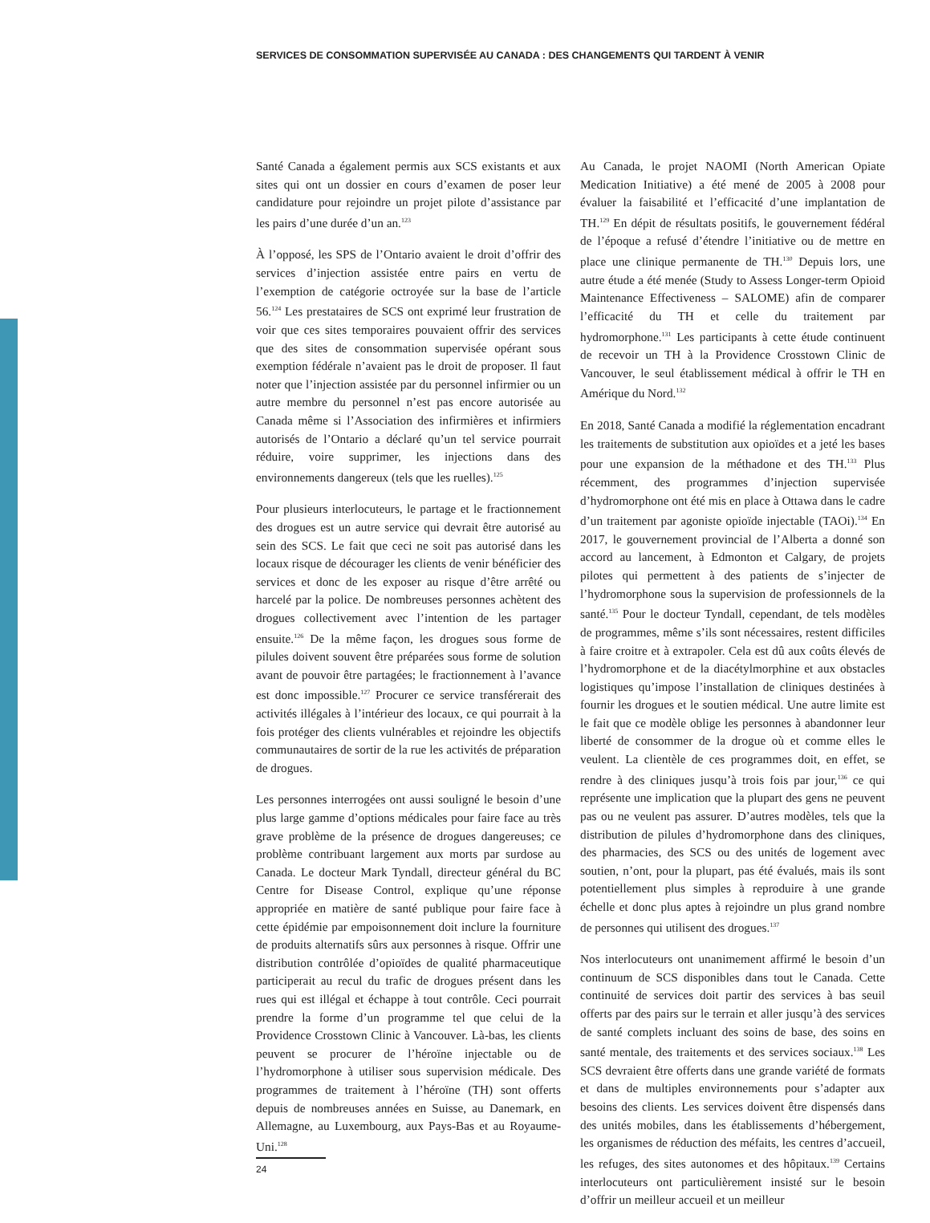SERVICES DE CONSOMMATION SUPERVISÉE AU CANADA : DES CHANGEMENTS QUI TARDENT À VENIR
Santé Canada a également permis aux SCS existants et aux sites qui ont un dossier en cours d’examen de poser leur candidature pour rejoindre un projet pilote d’assistance par les pairs d’une durée d’un an.<sup>123</sup>
À l’opposé, les SPS de l’Ontario avaient le droit d’offrir des services d’injection assistée entre pairs en vertu de l’exemption de catégorie octroyée sur la base de l’article 56.<sup>124</sup> Les prestataires de SCS ont exprimé leur frustration de voir que ces sites temporaires pouvaient offrir des services que des sites de consommation supervisée opérant sous exemption fédérale n’avaient pas le droit de proposer. Il faut noter que l’injection assistée par du personnel infirmier ou un autre membre du personnel n’est pas encore autorisée au Canada même si l’Association des infirmières et infirmiers autorisés de l’Ontario a déclaré qu’un tel service pourrait réduire, voire supprimer, les injections dans des environnements dangereux (tels que les ruelles).<sup>125</sup>
Pour plusieurs interlocuteurs, le partage et le fractionnement des drogues est un autre service qui devrait être autorisé au sein des SCS. Le fait que ceci ne soit pas autorisé dans les locaux risque de décourager les clients de venir bénéficier des services et donc de les exposer au risque d’être arrêté ou harcelé par la police. De nombreuses personnes achètent des drogues collectivement avec l’intention de les partager ensuite.<sup>126</sup> De la même façon, les drogues sous forme de pilules doivent souvent être préparées sous forme de solution avant de pouvoir être partagées; le fractionnement à l’avance est donc impossible.<sup>127</sup> Procurer ce service transférerait des activités illégales à l’intérieur des locaux, ce qui pourrait à la fois protéger des clients vulnérables et rejoindre les objectifs communautaires de sortir de la rue les activités de préparation de drogues.
Les personnes interrogées ont aussi souligné le besoin d’une plus large gamme d’options médicales pour faire face au très grave problème de la présence de drogues dangereuses; ce problème contribuant largement aux morts par surdose au Canada. Le docteur Mark Tyndall, directeur général du BC Centre for Disease Control, explique qu’une réponse appropriée en matière de santé publique pour faire face à cette épidémie par empoisonnement doit inclure la fourniture de produits alternatifs sûrs aux personnes à risque. Offrir une distribution contrôlée d’opioïdes de qualité pharmaceutique participerait au recul du trafic de drogues présent dans les rues qui est illégal et échappe à tout contrôle. Ceci pourrait prendre la forme d’un programme tel que celui de la Providence Crosstown Clinic à Vancouver. Là-bas, les clients peuvent se procurer de l’héroïne injectable ou de l’hydromorphone à utiliser sous supervision médicale. Des programmes de traitement à l’héroïne (TH) sont offerts depuis de nombreuses années en Suisse, au Danemark, en Allemagne, au Luxembourg, aux Pays-Bas et au Royaume-Uni.<sup>128</sup>
Au Canada, le projet NAOMI (North American Opiate Medication Initiative) a été mené de 2005 à 2008 pour évaluer la faisabilité et l’efficacité d’une implantation de TH.<sup>129</sup> En dépit de résultats positifs, le gouvernement fédéral de l’époque a refusé d’étendre l’initiative ou de mettre en place une clinique permanente de TH.<sup>130</sup> Depuis lors, une autre étude a été menée (Study to Assess Longer-term Opioid Maintenance Effectiveness – SALOME) afin de comparer l’efficacité du TH et celle du traitement par hydromorphone.<sup>131</sup> Les participants à cette étude continuent de recevoir un TH à la Providence Crosstown Clinic de Vancouver, le seul établissement médical à offrir le TH en Amérique du Nord.<sup>132</sup>
En 2018, Santé Canada a modifié la réglementation encadrant les traitements de substitution aux opioïdes et a jeté les bases pour une expansion de la méthadone et des TH.<sup>133</sup> Plus récemment, des programmes d’injection supervisée d’hydromorphone ont été mis en place à Ottawa dans le cadre d’un traitement par agoniste opioïde injectable (TAOi).<sup>134</sup> En 2017, le gouvernement provincial de l’Alberta a donné son accord au lancement, à Edmonton et Calgary, de projets pilotes qui permettent à des patients de s’injecter de l’hydromorphone sous la supervision de professionnels de la santé.<sup>135</sup> Pour le docteur Tyndall, cependant, de tels modèles de programmes, même s’ils sont nécessaires, restent difficiles à faire croitre et à extrapoler. Cela est dû aux coûts élevés de l’hydromorphone et de la diacétylmorphine et aux obstacles logistiques qu’impose l’installation de cliniques destinées à fournir les drogues et le soutien médical. Une autre limite est le fait que ce modèle oblige les personnes à abandonner leur liberté de consommer de la drogue où et comme elles le veulent. La clientèle de ces programmes doit, en effet, se rendre à des cliniques jusqu’à trois fois par jour,<sup>136</sup> ce qui représente une implication que la plupart des gens ne peuvent pas ou ne veulent pas assurer. D’autres modèles, tels que la distribution de pilules d’hydromorphone dans des cliniques, des pharmacies, des SCS ou des unités de logement avec soutien, n’ont, pour la plupart, pas été évalués, mais ils sont potentiellement plus simples à reproduire à une grande échelle et donc plus aptes à rejoindre un plus grand nombre de personnes qui utilisent des drogues.<sup>137</sup>
Nos interlocuteurs ont unanimement affirmé le besoin d’un continuum de SCS disponibles dans tout le Canada. Cette continuité de services doit partir des services à bas seuil offerts par des pairs sur le terrain et aller jusqu’à des services de santé complets incluant des soins de base, des soins en santé mentale, des traitements et des services sociaux.<sup>138</sup> Les SCS devraient être offerts dans une grande variété de formats et dans de multiples environnements pour s’adapter aux besoins des clients. Les services doivent être dispensés dans des unités mobiles, dans les établissements d’hébergement, les organismes de réduction des méfaits, les centres d’accueil, les refuges, des sites autonomes et des hôpitaux.<sup>139</sup> Certains interlocuteurs ont particulièrement insisté sur le besoin d’offrir un meilleur accueil et un meilleur
24